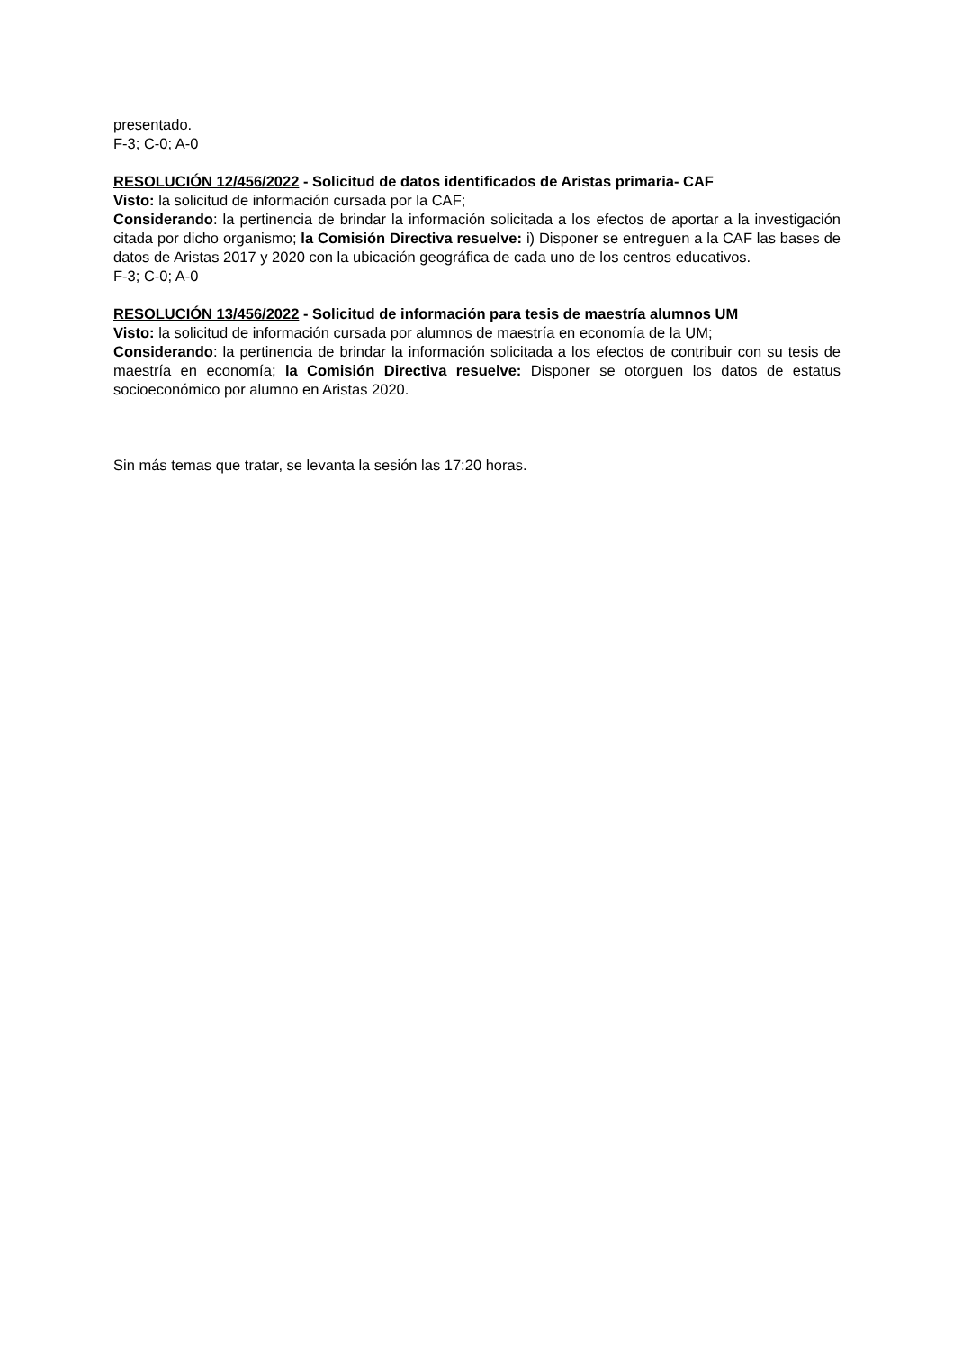presentado.
F-3; C-0; A-0
RESOLUCIÓN 12/456/2022 - Solicitud de datos identificados de Aristas primaria- CAF
Visto: la solicitud de información cursada por la CAF;
Considerando: la pertinencia de brindar la información solicitada a los efectos de aportar a la investigación citada por dicho organismo; la Comisión Directiva resuelve: i) Disponer se entreguen a la CAF las bases de datos de Aristas 2017 y 2020 con la ubicación geográfica de cada uno de los centros educativos.
F-3; C-0; A-0
RESOLUCIÓN 13/456/2022 - Solicitud de información para tesis de maestría alumnos UM
Visto: la solicitud de información cursada por alumnos de maestría en economía de la UM;
Considerando: la pertinencia de brindar la información solicitada a los efectos de contribuir con su tesis de maestría en economía; la Comisión Directiva resuelve: Disponer se otorguen los datos de estatus socioeconómico por alumno en Aristas 2020.
Sin más temas que tratar, se levanta la sesión las 17:20 horas.